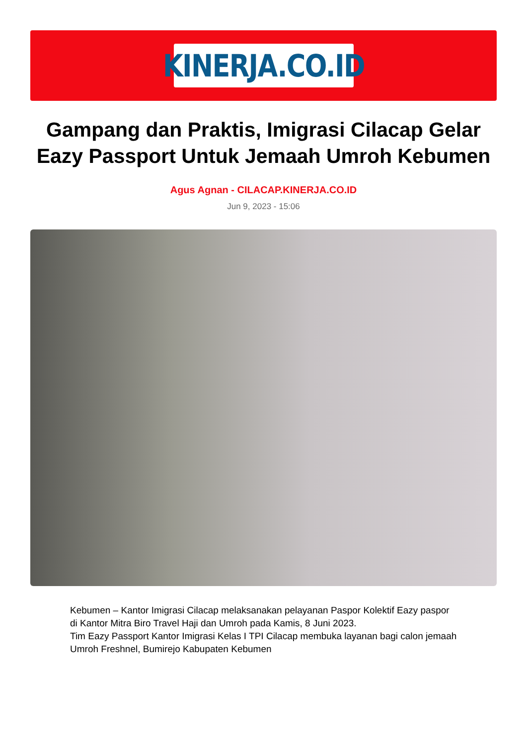KINERJA.CO.ID
Gampang dan Praktis, Imigrasi Cilacap Gelar Eazy Passport Untuk Jemaah Umroh Kebumen
Agus Agnan - CILACAP.KINERJA.CO.ID
Jun 9, 2023 - 15:06
Kebumen – Kantor Imigrasi Cilacap melaksanakan pelayanan Paspor Kolektif Eazy paspor di Kantor Mitra Biro Travel Haji dan Umroh pada Kamis, 8 Juni 2023.
Tim Eazy Passport Kantor Imigrasi Kelas I TPI Cilacap membuka layanan bagi calon jemaah Umroh Freshnel, Bumirejo Kabupaten Kebumen